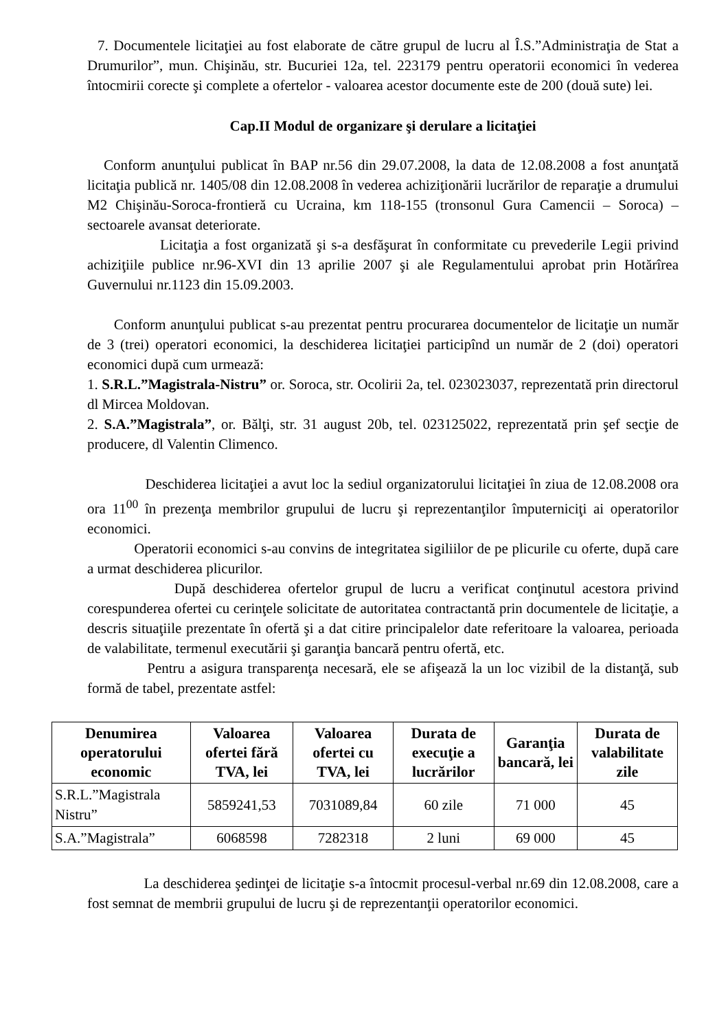7. Documentele licitaţiei au fost elaborate de către grupul de lucru al Î.S.”Administraţia de Stat a Drumurilor”, mun. Chişinău, str. Bucuriei 12a, tel. 223179 pentru operatorii economici în vederea întocmirii corecte şi complete a ofertelor - valoarea acestor documente este de 200 (două sute) lei.
Cap.II Modul de organizare şi derulare a licitaţiei
Conform anunţului publicat în BAP nr.56 din 29.07.2008, la data de 12.08.2008 a fost anunţată licitaţia publică nr. 1405/08 din 12.08.2008 în vederea achiziţionării lucrărilor de reparaţie a drumului M2 Chişinău-Soroca-frontieră cu Ucraina, km 118-155 (tronsonul Gura Camencii – Soroca) – sectoarele avansat deteriorate.
Licitaţia a fost organizată şi s-a desfăşurat în conformitate cu prevederile Legii privind achiziţiile publice nr.96-XVI din 13 aprilie 2007 şi ale Regulamentului aprobat prin Hotărîrea Guvernului nr.1123 din 15.09.2003.
Conform anunţului publicat s-au prezentat pentru procurarea documentelor de licitaţie un număr de 3 (trei) operatori economici, la deschiderea licitaţiei participînd un număr de 2 (doi) operatori economici după cum urmează:
1. S.R.L.”Magistrala-Nistru” or. Soroca, str. Ocolirii 2a, tel. 023023037, reprezentată prin directorul dl Mircea Moldovan.
2. S.A.”Magistrala”, or. Bălţi, str. 31 august 20b, tel. 023125022, reprezentată prin şef secţie de producere, dl Valentin Climenco.
Deschiderea licitaţiei a avut loc la sediul organizatorului licitaţiei în ziua de 12.08.2008 ora ora 11<sup>00</sup> în prezenţa membrilor grupului de lucru şi reprezentanţilor împuterniciţi ai operatorilor economici.
Operatorii economici s-au convins de integritatea sigiliilor de pe plicurile cu oferte, după care a urmat deschiderea plicurilor.
După deschiderea ofertelor grupul de lucru a verificat conţinutul acestora privind corespunderea ofertei cu cerinţele solicitate de autoritatea contractantă prin documentele de licitaţie, a descris situaţiile prezentate în ofertă şi a dat citire principalelor date referitoare la valoarea, perioada de valabilitate, termenul executării şi garanţia bancară pentru ofertă, etc.
Pentru a asigura transparenţa necesară, ele se afişează la un loc vizibil de la distanţă, sub formă de tabel, prezentate astfel:
| Denumirea operatorului economic | Valoarea ofertei fără TVA, lei | Valoarea ofertei cu TVA, lei | Durata de execuţie a lucrărilor | Garanţia bancară, lei | Durata de valabilitate zile |
| --- | --- | --- | --- | --- | --- |
| S.R.L.”Magistrala Nistru” | 5859241,53 | 7031089,84 | 60 zile | 71 000 | 45 |
| S.A.”Magistrala” | 6068598 | 7282318 | 2 luni | 69 000 | 45 |
La deschiderea şedinţei de licitaţie s-a întocmit procesul-verbal nr.69 din 12.08.2008, care a fost semnat de membrii grupului de lucru şi de reprezentanţii operatorilor economici.